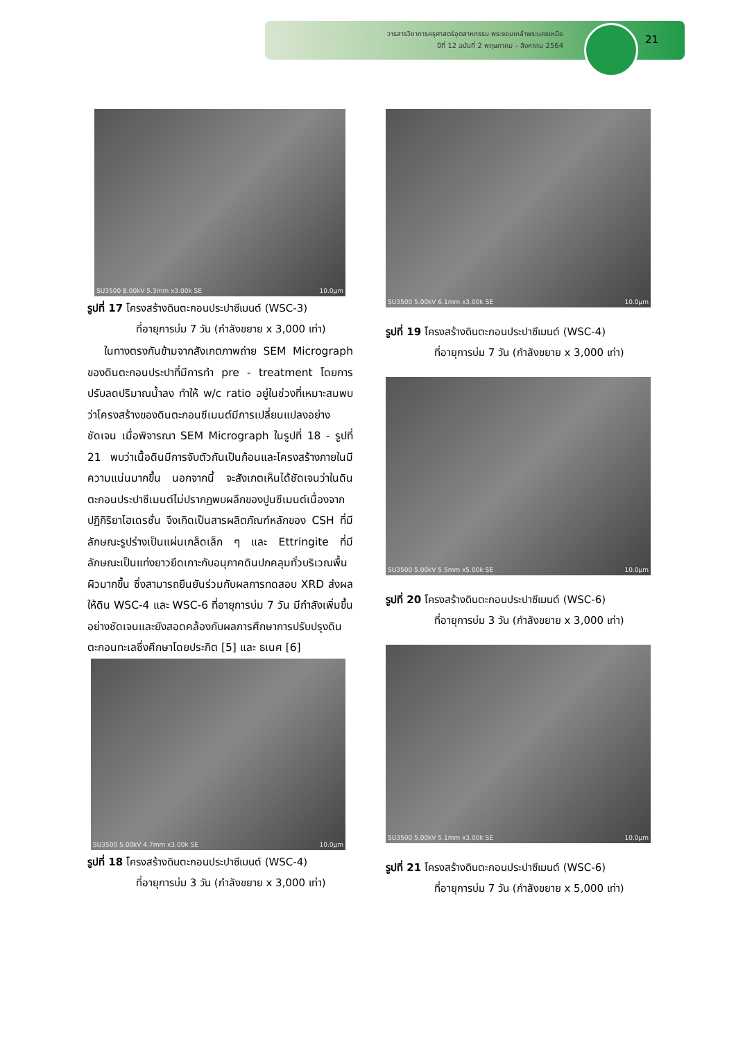วารสารวิชาการครุศาสตร์อุตสาหกรรม พระจอมเกล้าพระนครเหนือ
ปีที่ 12 ฉบับที่ 2 พฤษภาคม – สิงหาคม 2564
21
SU3500 8.00kV 5.3mm x3.00k SE 10.0µm
รูปที่ 17 โครงสร้างดินตะกอนประปาซีเมนต์ (WSC-3)
ที่อายุการบ่ม 7 วัน (กำลังขยาย x 3,000 เท่า)
ในทางตรงกันข้ามจากสังเกตภาพถ่าย SEM Micrograph ของดินตะกอนประปาที่มีการทำ pre - treatment โดยการปรับลดปริมาณน้ำลง ทำให้ w/c ratio อยู่ในช่วงที่เหมาะสมพบว่าโครงสร้างของดินตะกอนซีเมนต์มีการเปลี่ยนแปลงอย่างชัดเจน เมื่อพิจารณา SEM Micrograph ในรูปที่ 18 - รูปที่ 21 พบว่าเนื้อดินมีการจับตัวกันเป็นก้อนและโครงสร้างภายในมีความแน่นมากขึ้น นอกจากนี้ จะสังเกตเห็นได้ชัดเจนว่าในดินตะกอนประปาซีเมนต์ไม่ปรากฏพบผลึกของปูนซีเมนต์เนื่องจากปฏิกิริยาไฮเดรชั่น จึงเกิดเป็นสารผลิตภัณฑ์หลักของ CSH ที่มีลักษณะรูปร่างเป็นแผ่นเกล็ดเล็ก ๆ และ Ettringite ที่มีลักษณะเป็นแท่งยาวยึดเกาะกับอนุภาคดินปกคลุมทั่วบริเวณพื้นผิวมากขึ้น ซึ่งสามารถยืนยันร่วมกับผลการทดสอบ XRD ส่งผลให้ดิน WSC-4 และ WSC-6 ที่อายุการบ่ม 7 วัน มีกำลังเพิ่มขึ้นอย่างชัดเจนและยังสอดคล้องกับผลการศึกษาการปรับปรุงดินตะกอนทะเลซึ่งศึกษาโดยประกิต [5] และ ธเนศ [6]
SU3500 5.00kV 4.7mm x3.00k SE 10.0µm
รูปที่ 18 โครงสร้างดินตะกอนประปาซีเมนต์ (WSC-4)
ที่อายุการบ่ม 3 วัน (กำลังขยาย x 3,000 เท่า)
SU3500 5.00kV 6.1mm x3.00k SE 10.0µm
รูปที่ 19 โครงสร้างดินตะกอนประปาซีเมนต์ (WSC-4)
ที่อายุการบ่ม 7 วัน (กำลังขยาย x 3,000 เท่า)
SU3500 5.00kV 5.5mm x5.00k SE 10.0µm
รูปที่ 20 โครงสร้างดินตะกอนประปาซีเมนต์ (WSC-6)
ที่อายุการบ่ม 3 วัน (กำลังขยาย x 3,000 เท่า)
SU3500 5.00kV 5.1mm x3.00k SE 10.0µm
รูปที่ 21 โครงสร้างดินตะกอนประปาซีเมนต์ (WSC-6)
ที่อายุการบ่ม 7 วัน (กำลังขยาย x 5,000 เท่า)